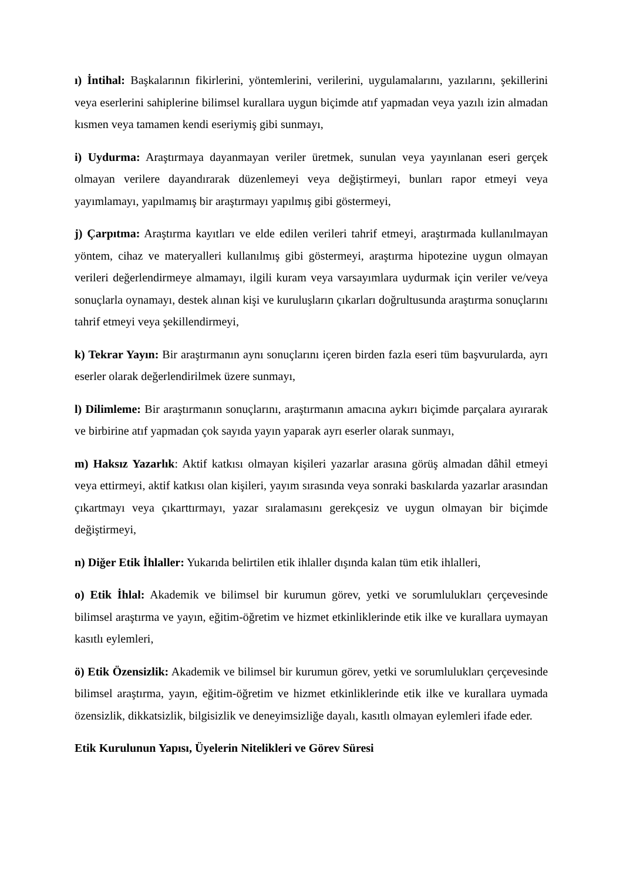ı) İntihal: Başkalarının fikirlerini, yöntemlerini, verilerini, uygulamalarını, yazılarını, şekillerini veya eserlerini sahiplerine bilimsel kurallara uygun biçimde atıf yapmadan veya yazılı izin almadan kısmen veya tamamen kendi eseriymiş gibi sunmayı,
i) Uydurma: Araştırmaya dayanmayan veriler üretmek, sunulan veya yayınlanan eseri gerçek olmayan verilere dayandırarak düzenlemeyi veya değiştirmeyi, bunları rapor etmeyi veya yayımlamayı, yapılmamış bir araştırmayı yapılmış gibi göstermeyi,
j) Çarpıtma: Araştırma kayıtları ve elde edilen verileri tahrif etmeyi, araştırmada kullanılmayan yöntem, cihaz ve materyalleri kullanılmış gibi göstermeyi, araştırma hipotezine uygun olmayan verileri değerlendirmeye almamayı, ilgili kuram veya varsayımlara uydurmak için veriler ve/veya sonuçlarla oynamayı, destek alınan kişi ve kuruluşların çıkarları doğrultusunda araştırma sonuçlarını tahrif etmeyi veya şekillendirmeyi,
k) Tekrar Yayın: Bir araştırmanın aynı sonuçlarını içeren birden fazla eseri tüm başvurularda, ayrı eserler olarak değerlendirilmek üzere sunmayı,
l) Dilimleme: Bir araştırmanın sonuçlarını, araştırmanın amacına aykırı biçimde parçalara ayırarak ve birbirine atıf yapmadan çok sayıda yayın yaparak ayrı eserler olarak sunmayı,
m) Haksız Yazarlık: Aktif katkısı olmayan kişileri yazarlar arasına görüş almadan dâhil etmeyi veya ettirmeyi, aktif katkısı olan kişileri, yayım sırasında veya sonraki baskılarda yazarlar arasından çıkartmayı veya çıkarttırmayı, yazar sıralamasını gerekçesiz ve uygun olmayan bir biçimde değiştirmeyi,
n) Diğer Etik İhlaller: Yukarıda belirtilen etik ihlaller dışında kalan tüm etik ihlalleri,
o) Etik İhlal: Akademik ve bilimsel bir kurumun görev, yetki ve sorumlulukları çerçevesinde bilimsel araştırma ve yayın, eğitim-öğretim ve hizmet etkinliklerinde etik ilke ve kurallara uymayan kasıtlı eylemleri,
ö) Etik Özensizlik: Akademik ve bilimsel bir kurumun görev, yetki ve sorumlulukları çerçevesinde bilimsel araştırma, yayın, eğitim-öğretim ve hizmet etkinliklerinde etik ilke ve kurallara uymada özensizlik, dikkatsizlik, bilgisizlik ve deneyimsizliğe dayalı, kasıtlı olmayan eylemleri ifade eder.
Etik Kurulunun Yapısı, Üyelerin Nitelikleri ve Görev Süresi